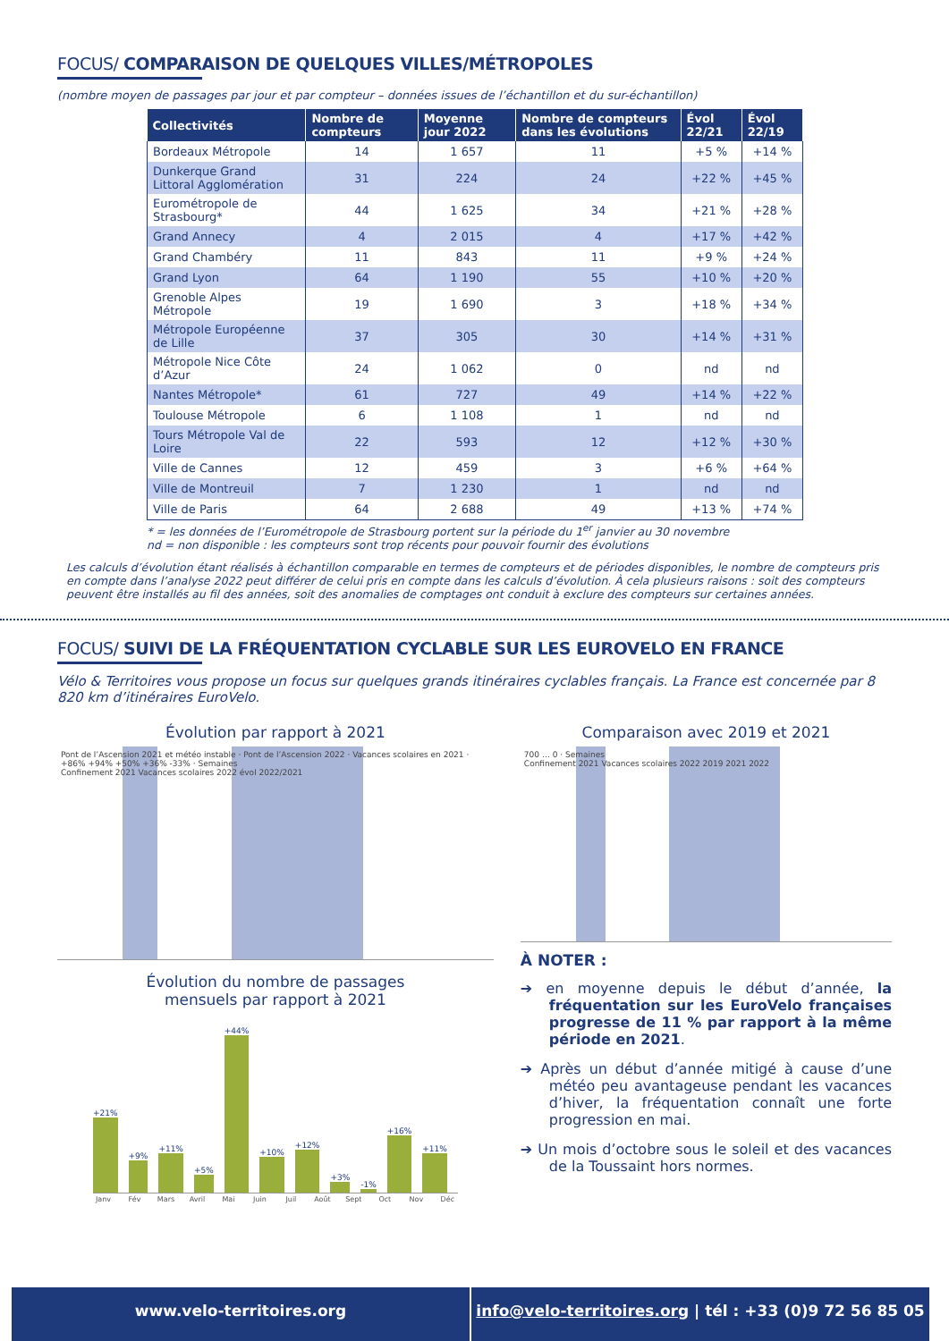FOCUS/ COMPARAISON DE QUELQUES VILLES/MÉTROPOLES
(nombre moyen de passages par jour et par compteur – données issues de l’échantillon et du sur-échantillon)
| Collectivités | Nombre de compteurs | Moyenne jour 2022 | Nombre de compteurs dans les évolutions | Évol 22/21 | Évol 22/19 |
| --- | --- | --- | --- | --- | --- |
| Bordeaux Métropole | 14 | 1 657 | 11 | +5 % | +14 % |
| Dunkerque Grand Littoral Agglomération | 31 | 224 | 24 | +22 % | +45 % |
| Eurométropole de Strasbourg* | 44 | 1 625 | 34 | +21 % | +28 % |
| Grand Annecy | 4 | 2 015 | 4 | +17 % | +42 % |
| Grand Chambéry | 11 | 843 | 11 | +9 % | +24 % |
| Grand Lyon | 64 | 1 190 | 55 | +10 % | +20 % |
| Grenoble Alpes Métropole | 19 | 1 690 | 3 | +18 % | +34 % |
| Métropole Européenne de Lille | 37 | 305 | 30 | +14 % | +31 % |
| Métropole Nice Côte d’Azur | 24 | 1 062 | 0 | nd | nd |
| Nantes Métropole* | 61 | 727 | 49 | +14 % | +22 % |
| Toulouse Métropole | 6 | 1 108 | 1 | nd | nd |
| Tours Métropole Val de Loire | 22 | 593 | 12 | +12 % | +30 % |
| Ville de Cannes | 12 | 459 | 3 | +6 % | +64 % |
| Ville de Montreuil | 7 | 1 230 | 1 | nd | nd |
| Ville de Paris | 64 | 2 688 | 49 | +13 % | +74 % |
* = les données de l’Eurométropole de Strasbourg portent sur la période du 1<sup>er</sup> janvier au 30 novembre
nd = non disponible : les compteurs sont trop récents pour pouvoir fournir des évolutions
Les calculs d’évolution étant réalisés à échantillon comparable en termes de compteurs et de périodes disponibles, le nombre de compteurs pris en compte dans l’analyse 2022 peut différer de celui pris en compte dans les calculs d’évolution. À cela plusieurs raisons : soit des compteurs peuvent être installés au fil des années, soit des anomalies de comptages ont conduit à exclure des compteurs sur certaines années.
FOCUS/ SUIVI DE LA FRÉQUENTATION CYCLABLE SUR LES EUROVELO EN FRANCE
Vélo & Territoires vous propose un focus sur quelques grands itinéraires cyclables français. La France est concernée par 8 820 km d’itinéraires EuroVelo.
Évolution par rapport à 2021
Pont de l’Ascension 2021 et météo instable · Pont de l’Ascension 2022 · Vacances scolaires en 2021 · +86% +94% +50% +36% -33% · Semaines
Confinement 2021 Vacances scolaires 2022 évol 2022/2021
Évolution du nombre de passages
mensuels par rapport à 2021
+21%
+9%
+11%
+5%
+44%
+10%
+12%
+3%
-1%
+16%
+11%
Janv Fév Mars Avril Mai Juin Juil Août Sept Oct Nov Déc
Comparaison avec 2019 et 2021
700 … 0 · Semaines
Confinement 2021 Vacances scolaires 2022 2019 2021 2022
À NOTER :
➔ en moyenne depuis le début d’année, la fréquentation sur les EuroVelo françaises progresse de 11 % par rapport à la même période en 2021.
➔ Après un début d’année mitigé à cause d’une météo peu avantageuse pendant les vacances d’hiver, la fréquentation connaît une forte progression en mai.
➔ Un mois d’octobre sous le soleil et des vacances de la Toussaint hors normes.
www.velo-territoires.org info@velo-territoires.org | tél : +33 (0)9 72 56 85 05